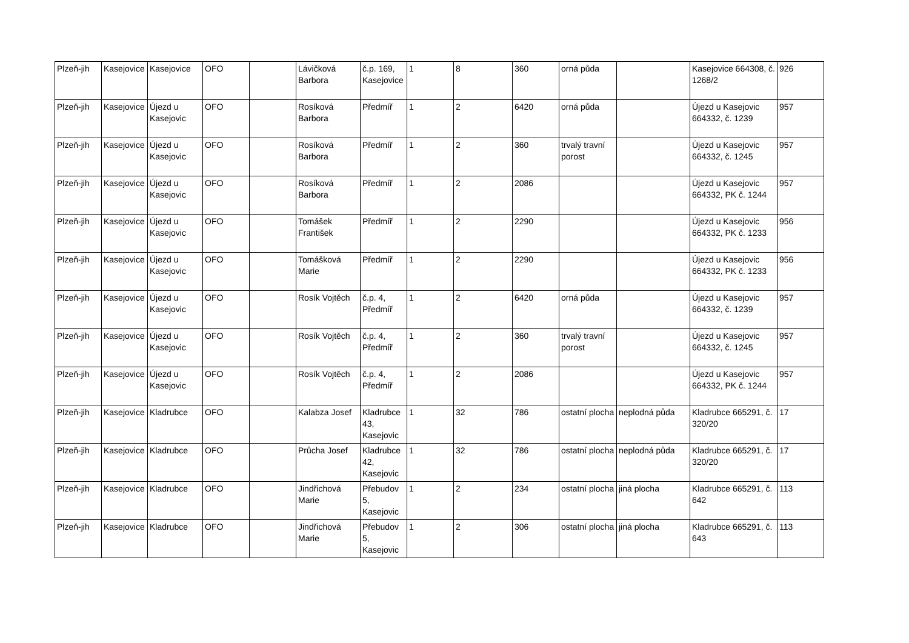| Plzeň-jih | Kasejovice | Kasejovice | OFO | | Lávičková Barbora | č.p. 169, Kasejovice | 1 | 8 | 360 | orná půda | | Kasejovice 664308, č. 1268/2 | 926 |
| Plzeň-jih | Kasejovice | Újezd u Kasejovic | OFO | | Rosíková Barbora | Předmíř | 1 | 2 | 6420 | orná půda | | Újezd u Kasejovic 664332, č. 1239 | 957 |
| Plzeň-jih | Kasejovice | Újezd u Kasejovic | OFO | | Rosíková Barbora | Předmíř | 1 | 2 | 360 | trvalý travní porost | | Újezd u Kasejovic 664332, č. 1245 | 957 |
| Plzeň-jih | Kasejovice | Újezd u Kasejovic | OFO | | Rosíková Barbora | Předmíř | 1 | 2 | 2086 | | | Újezd u Kasejovic 664332, PK č. 1244 | 957 |
| Plzeň-jih | Kasejovice | Újezd u Kasejovic | OFO | | Tomášek František | Předmíř | 1 | 2 | 2290 | | | Újezd u Kasejovic 664332, PK č. 1233 | 956 |
| Plzeň-jih | Kasejovice | Újezd u Kasejovic | OFO | | Tomášková Marie | Předmíř | 1 | 2 | 2290 | | | Újezd u Kasejovic 664332, PK č. 1233 | 956 |
| Plzeň-jih | Kasejovice | Újezd u Kasejovic | OFO | | Rosík Vojtěch | č.p. 4, Předmíř | 1 | 2 | 6420 | orná půda | | Újezd u Kasejovic 664332, č. 1239 | 957 |
| Plzeň-jih | Kasejovice | Újezd u Kasejovic | OFO | | Rosík Vojtěch | č.p. 4, Předmíř | 1 | 2 | 360 | trvalý travní porost | | Újezd u Kasejovic 664332, č. 1245 | 957 |
| Plzeň-jih | Kasejovice | Újezd u Kasejovic | OFO | | Rosík Vojtěch | č.p. 4, Předmíř | 1 | 2 | 2086 | | | Újezd u Kasejovic 664332, PK č. 1244 | 957 |
| Plzeň-jih | Kasejovice | Kladrubce | OFO | | Kalabza Josef | Kladrubce 43, Kasejovic | 1 | 32 | 786 | ostatní plocha | neplodná půda | Kladrubce 665291, č. 320/20 | 17 |
| Plzeň-jih | Kasejovice | Kladrubce | OFO | | Průcha Josef | Kladrubce 42, Kasejovic | 1 | 32 | 786 | ostatní plocha | neplodná půda | Kladrubce 665291, č. 320/20 | 17 |
| Plzeň-jih | Kasejovice | Kladrubce | OFO | | Jindřichová Marie | Přebudov 5, Kasejovic | 1 | 2 | 234 | ostatní plocha | jiná plocha | Kladrubce 665291, č. 642 | 113 |
| Plzeň-jih | Kasejovice | Kladrubce | OFO | | Jindřichová Marie | Přebudov 5, Kasejovic | 1 | 2 | 306 | ostatní plocha | jiná plocha | Kladrubce 665291, č. 643 | 113 |